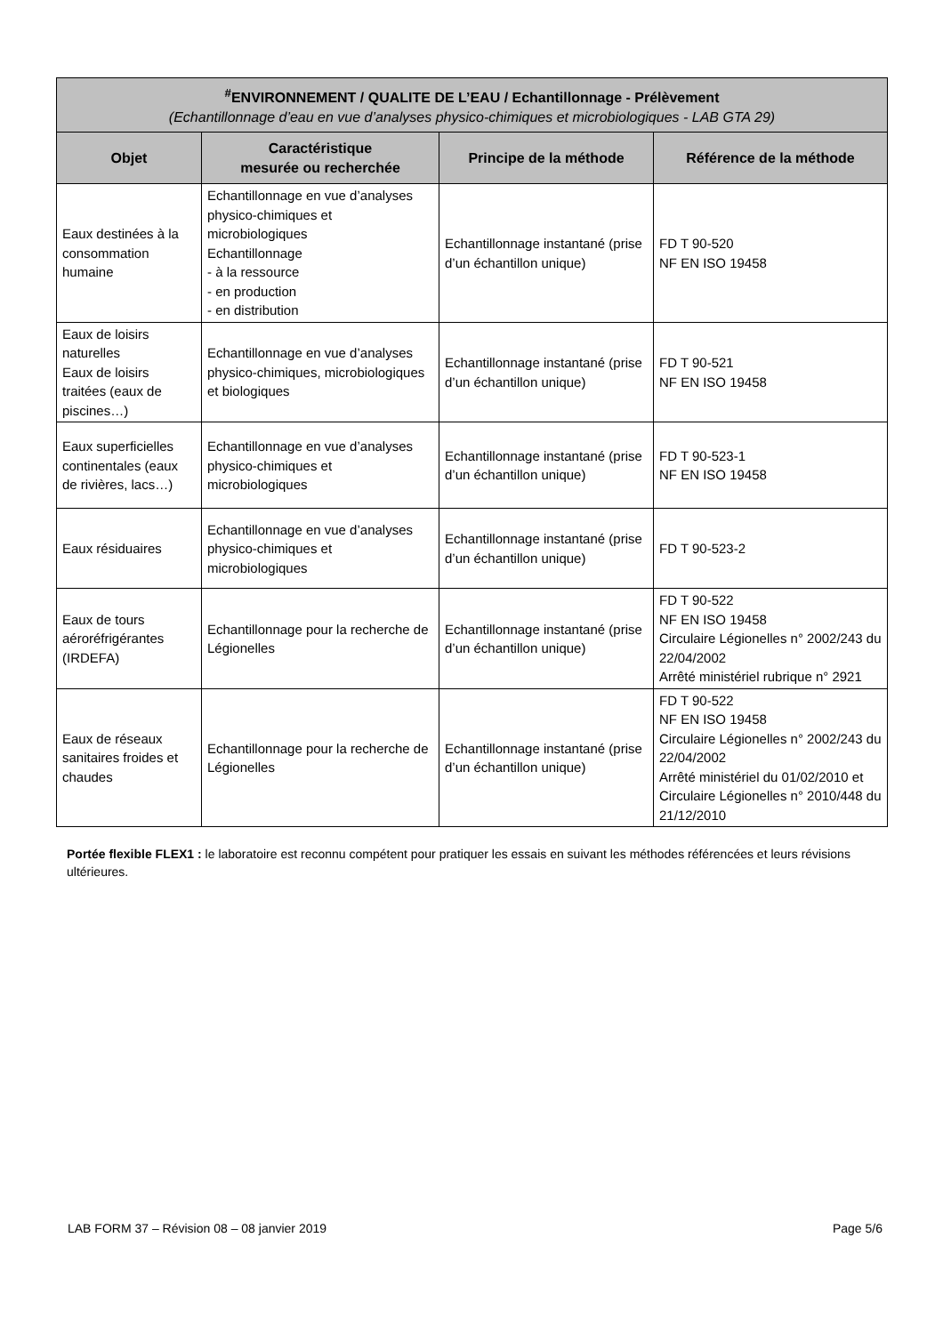| <sup>#</sup> ENVIRONNEMENT / QUALITE DE L’EAU / Echantillonnage - Prélèvement (Echantillonnage d’eau en vue d’analyses physico-chimiques et microbiologiques - LAB GTA 29) | | | |
| Objet | Caractéristique mesurée ou recherchée | Principe de la méthode | Référence de la méthode |
| Eaux destinées à la consommation humaine | Echantillonnage en vue d’analyses physico-chimiques et microbiologiques Echantillonnage - à la ressource - en production - en distribution | Echantillonnage instantané (prise d’un échantillon unique) | FD T 90-520 NF EN ISO 19458 |
| Eaux de loisirs naturelles Eaux de loisirs traitées (eaux de piscines…) | Echantillonnage en vue d’analyses physico-chimiques, microbiologiques et biologiques | Echantillonnage instantané (prise d’un échantillon unique) | FD T 90-521 NF EN ISO 19458 |
| Eaux superficielles continentales (eaux de rivières, lacs…) | Echantillonnage en vue d’analyses physico-chimiques et microbiologiques | Echantillonnage instantané (prise d’un échantillon unique) | FD T 90-523-1 NF EN ISO 19458 |
| Eaux résiduaires | Echantillonnage en vue d’analyses physico-chimiques et microbiologiques | Echantillonnage instantané (prise d’un échantillon unique) | FD T 90-523-2 |
| Eaux de tours aéroréfrigérantes (IRDEFA) | Echantillonnage pour la recherche de Légionelles | Echantillonnage instantané (prise d’un échantillon unique) | FD T 90-522 NF EN ISO 19458 Circulaire Légionelles n° 2002/243 du 22/04/2002 Arrêté ministériel rubrique n° 2921 |
| Eaux de réseaux sanitaires froides et chaudes | Echantillonnage pour la recherche de Légionelles | Echantillonnage instantané (prise d’un échantillon unique) | FD T 90-522 NF EN ISO 19458 Circulaire Légionelles n° 2002/243 du 22/04/2002 Arrêté ministériel du 01/02/2010 et Circulaire Légionelles n° 2010/448 du 21/12/2010 |
Portée flexible FLEX1 : le laboratoire est reconnu compétent pour pratiquer les essais en suivant les méthodes référencées et leurs révisions ultérieures.
LAB FORM 37 – Révision 08 – 08 janvier 2019 Page 5/6